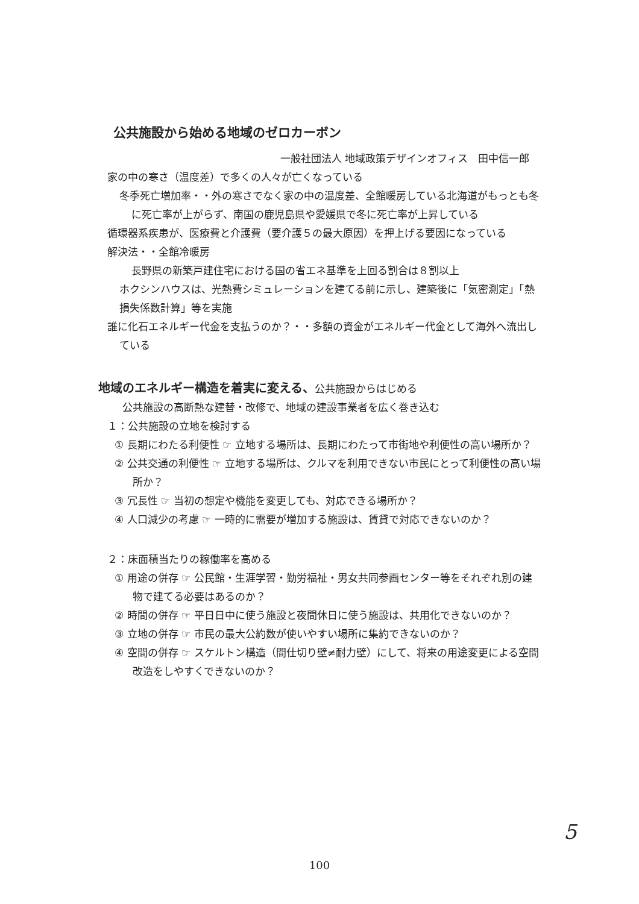公共施設から始める地域のゼロカーボン
一般社団法人 地域政策デザインオフィス　田中信一郎
家の中の寒さ（温度差）で多くの人々が亡くなっている
冬季死亡増加率・・外の寒さでなく家の中の温度差、全館暖房している北海道がもっとも冬に死亡率が上がらず、南国の鹿児島県や愛媛県で冬に死亡率が上昇している
循環器系疾患が、医療費と介護費（要介護５の最大原因）を押上げる要因になっている
解決法・・全館冷暖房
長野県の新築戸建住宅における国の省エネ基準を上回る割合は８割以上
ホクシンハウスは、光熱費シミュレーションを建てる前に示し、建築後に「気密測定」「熱損失係数計算」等を実施
誰に化石エネルギー代金を支払うのか？・・多額の資金がエネルギー代金として海外へ流出している
地域のエネルギー構造を着実に変える、公共施設からはじめる
公共施設の高断熱な建替・改修で、地域の建設事業者を広く巻き込む
１：公共施設の立地を検討する
① 長期にわたる利便性 ☞ 立地する場所は、長期にわたって市街地や利便性の高い場所か？
② 公共交通の利便性 ☞ 立地する場所は、クルマを利用できない市民にとって利便性の高い場所か？
③ 冗長性 ☞ 当初の想定や機能を変更しても、対応できる場所か？
④ 人口減少の考慮 ☞ 一時的に需要が増加する施設は、賃貸で対応できないのか？
２：床面積当たりの稼働率を高める
① 用途の併存 ☞ 公民館・生涯学習・勤労福祉・男女共同参画センター等をそれぞれ別の建物で建てる必要はあるのか？
② 時間の併存 ☞ 平日日中に使う施設と夜間休日に使う施設は、共用化できないのか？
③ 立地の併存 ☞ 市民の最大公約数が使いやすい場所に集約できないのか？
④ 空間の併存 ☞ スケルトン構造（間仕切り壁≠耐力壁）にして、将来の用途変更による空間 改造をしやすくできないのか？
5
100